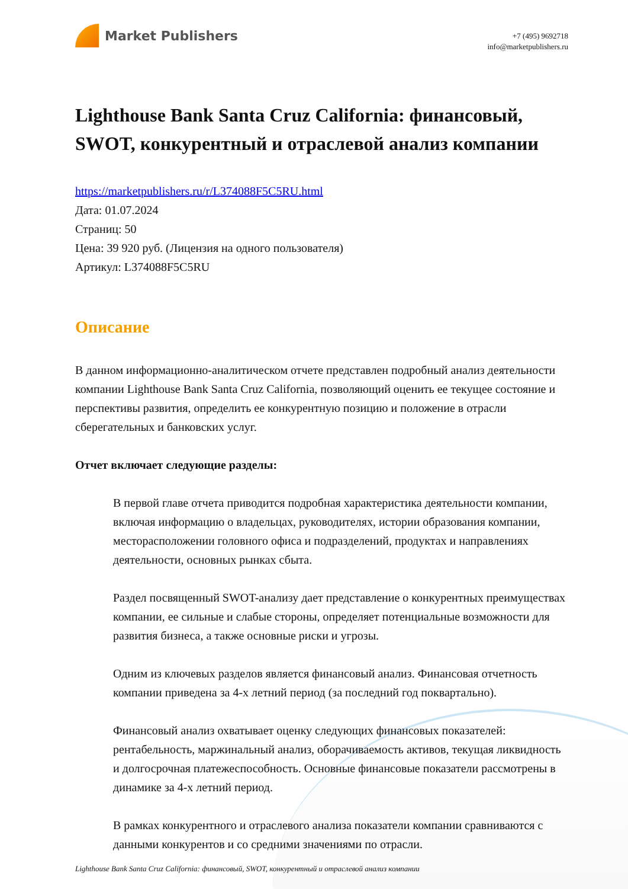Market Publishers
+7 (495) 9692718
info@marketpublishers.ru
Lighthouse Bank Santa Cruz California: финансовый, SWOT, конкурентный и отраслевой анализ компании
https://marketpublishers.ru/r/L374088F5C5RU.html
Дата: 01.07.2024
Страниц: 50
Цена: 39 920 руб. (Лицензия на одного пользователя)
Артикул: L374088F5C5RU
Описание
В данном информационно-аналитическом отчете представлен подробный анализ деятельности компании Lighthouse Bank Santa Cruz California, позволяющий оценить ее текущее состояние и перспективы развития, определить ее конкурентную позицию и положение в отрасли сберегательных и банковских услуг.
Отчет включает следующие разделы:
В первой главе отчета приводится подробная характеристика деятельности компании, включая информацию о владельцах, руководителях, истории образования компании, месторасположении головного офиса и подразделений, продуктах и направлениях деятельности, основных рынках сбыта.
Раздел посвященный SWOT-анализу дает представление о конкурентных преимуществах компании, ее сильные и слабые стороны, определяет потенциальные возможности для развития бизнеса, а также основные риски и угрозы.
Одним из ключевых разделов является финансовый анализ. Финансовая отчетность компании приведена за 4-х летний период (за последний год поквартально).
Финансовый анализ охватывает оценку следующих финансовых показателей: рентабельность, маржинальный анализ, оборачиваемость активов, текущая ликвидность и долгосрочная платежеспособность. Основные финансовые показатели рассмотрены в динамике за 4-х летний период.
В рамках конкурентного и отраслевого анализа показатели компании сравниваются с данными конкурентов и со средними значениями по отрасли.
Lighthouse Bank Santa Cruz California: финансовый, SWOT, конкурентный и отраслевой анализ компании